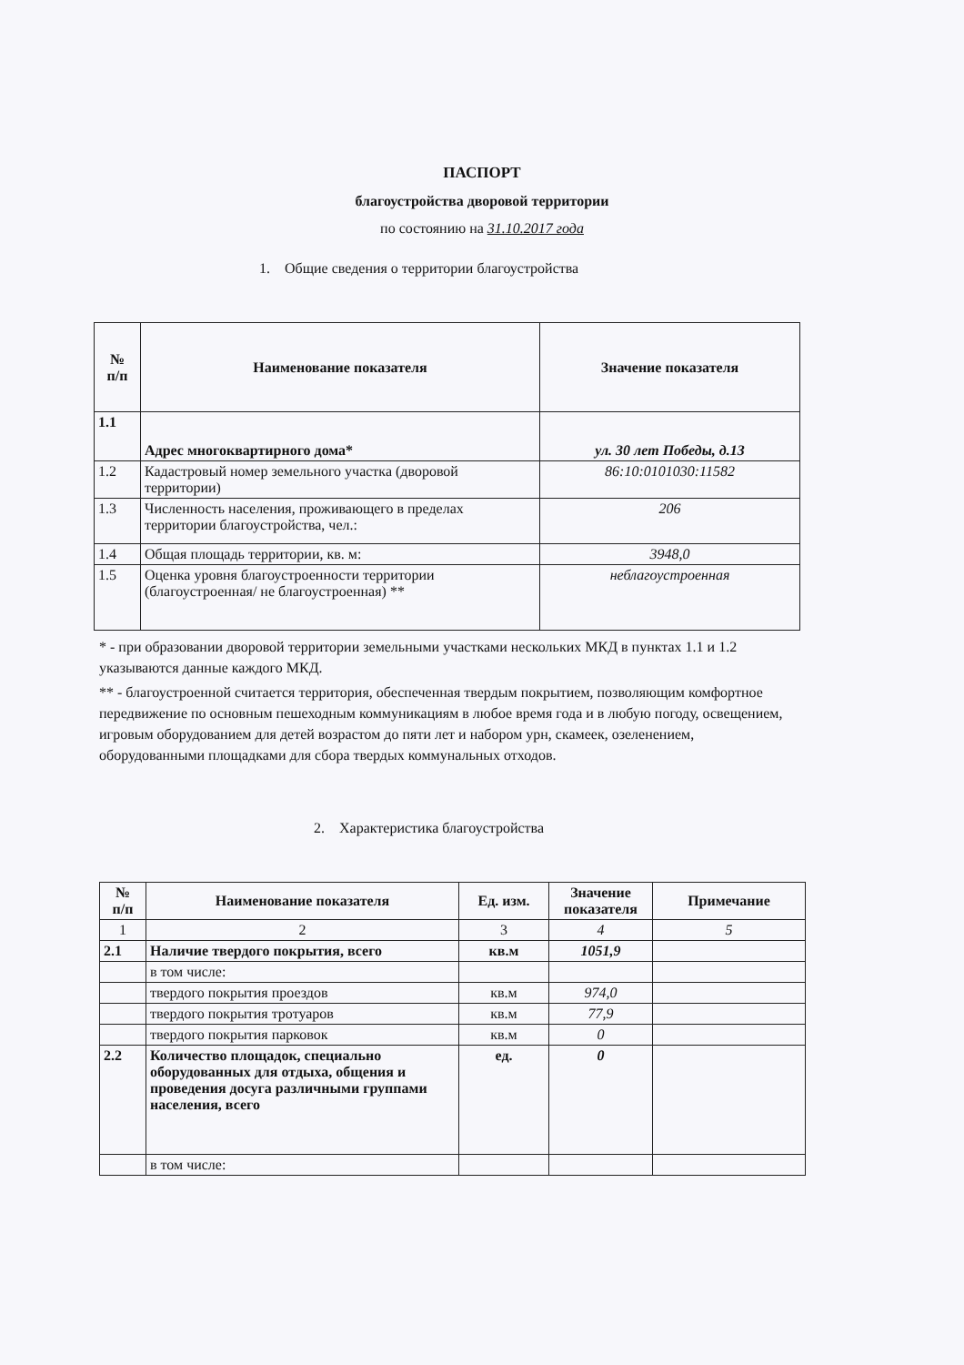ПАСПОРТ
благоустройства дворовой территории
по состоянию на 31.10.2017 года
1. Общие сведения о территории благоустройства
| № п/п | Наименование показателя | Значение показателя |
| --- | --- | --- |
| 1.1 | Адрес многоквартирного дома* | ул. 30 лет Победы, д.13 |
| 1.2 | Кадастровый номер земельного участка (дворовой территории) | 86:10:0101030:11582 |
| 1.3 | Численность населения, проживающего в пределах территории благоустройства, чел.: | 206 |
| 1.4 | Общая площадь территории, кв. м: | 3948,0 |
| 1.5 | Оценка уровня благоустроенности территории (благоустроенная/ не благоустроенная) ** | неблагоустроенная |
* - при образовании дворовой территории земельными участками нескольких МКД в пунктах 1.1 и 1.2 указываются данные каждого МКД.
** - благоустроенной считается территория, обеспеченная твердым покрытием, позволяющим комфортное передвижение по основным пешеходным коммуникациям в любое время года и в любую погоду, освещением, игровым оборудованием для детей возрастом до пяти лет и набором урн, скамеек, озеленением, оборудованными площадками для сбора твердых коммунальных отходов.
2. Характеристика благоустройства
| № п/п | Наименование показателя | Ед. изм. | Значение показателя | Примечание |
| --- | --- | --- | --- | --- |
| 1 | 2 | 3 | 4 | 5 |
| 2.1 | Наличие твердого покрытия, всего | кв.м | 1051,9 | |
| | в том числе: | | | |
| | твердого покрытия проездов | кв.м | 974,0 | |
| | твердого покрытия тротуаров | кв.м | 77,9 | |
| | твердого покрытия парковок | кв.м | 0 | |
| 2.2 | Количество площадок, специально оборудованных для отдыха, общения и проведения досуга различными группами населения, всего | ед. | 0 | |
| | в том числе: | | | |